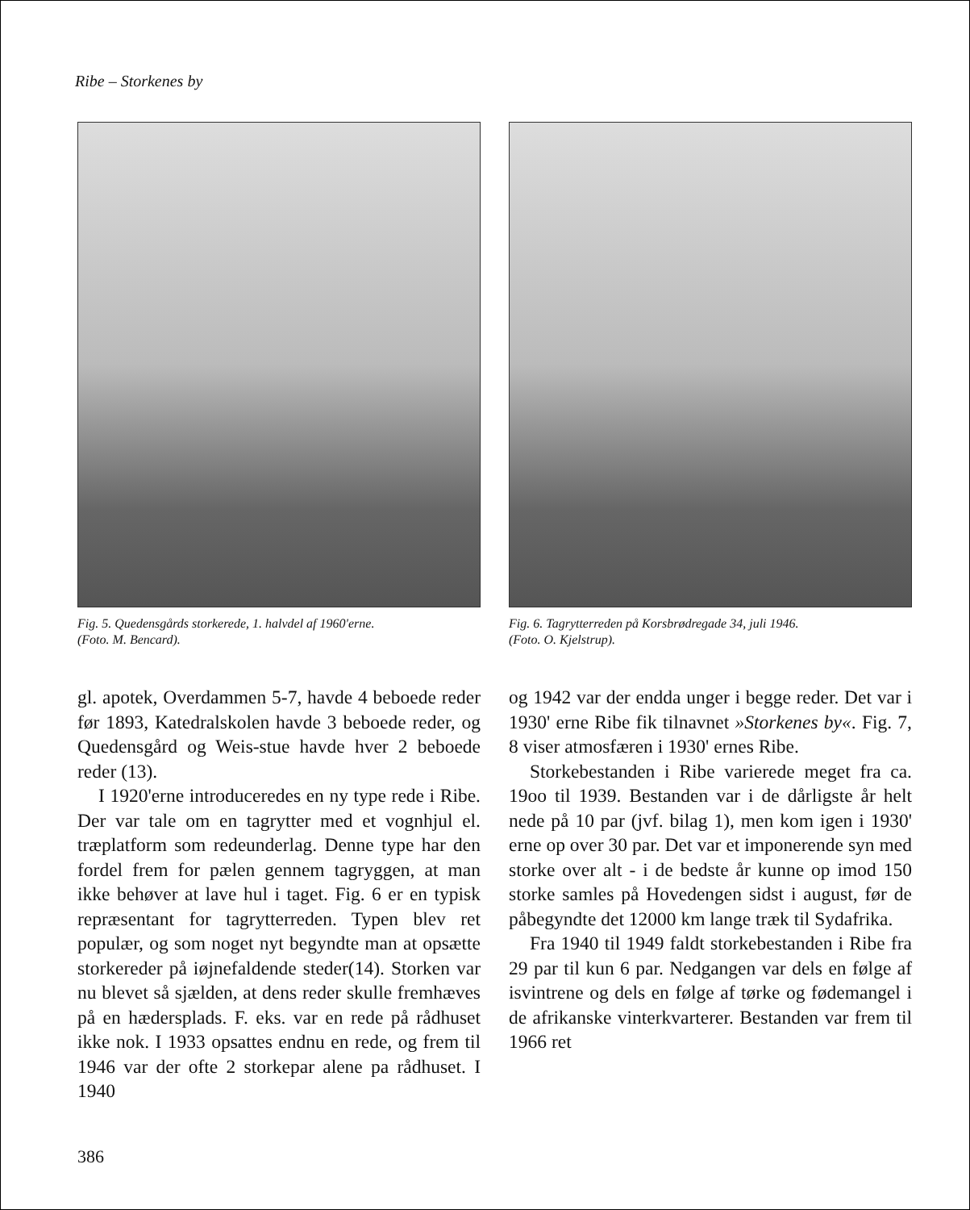Ribe – Storkenes by
Fig. 5. Quedensgårds storkerede, 1. halvdel af 1960'erne.
(Foto. M. Bencard).
Fig. 6. Tagrytterreden på Korsbrødregade 34, juli 1946.
(Foto. O. Kjelstrup).
gl. apotek, Overdammen 5-7, havde 4 beboede reder før 1893, Katedralskolen havde 3 beboede reder, og Quedensgård og Weis-stue havde hver 2 beboede reder (13).
I 1920'erne introduceredes en ny type rede i Ribe. Der var tale om en tagrytter med et vognhjul el. træplatform som redeunderlag. Denne type har den fordel frem for pælen gennem tagryggen, at man ikke behøver at lave hul i taget. Fig. 6 er en typisk repræsentant for tagrytterreden. Typen blev ret populær, og som noget nyt begyndte man at opsætte storkereder på iøjnefaldende steder(14). Storken var nu blevet så sjælden, at dens reder skulle fremhæves på en hædersplads. F. eks. var en rede på rådhuset ikke nok. I 1933 opsattes endnu en rede, og frem til 1946 var der ofte 2 storkepar alene pa rådhuset. I 1940
og 1942 var der endda unger i begge reder. Det var i 1930' erne Ribe fik tilnavnet »Storkenes by«. Fig. 7, 8 viser atmosfæren i 1930' ernes Ribe.
Storkebestanden i Ribe varierede meget fra ca. 19oo til 1939. Bestanden var i de dårligste år helt nede på 10 par (jvf. bilag 1), men kom igen i 1930' erne op over 30 par. Det var et imponerende syn med storke over alt - i de bedste år kunne op imod 150 storke samles på Hovedengen sidst i august, før de påbegyndte det 12000 km lange træk til Sydafrika.
Fra 1940 til 1949 faldt storkebestanden i Ribe fra 29 par til kun 6 par. Nedgangen var dels en følge af isvintrene og dels en følge af tørke og fødemangel i de afrikanske vinterkvarterer. Bestanden var frem til 1966 ret
386